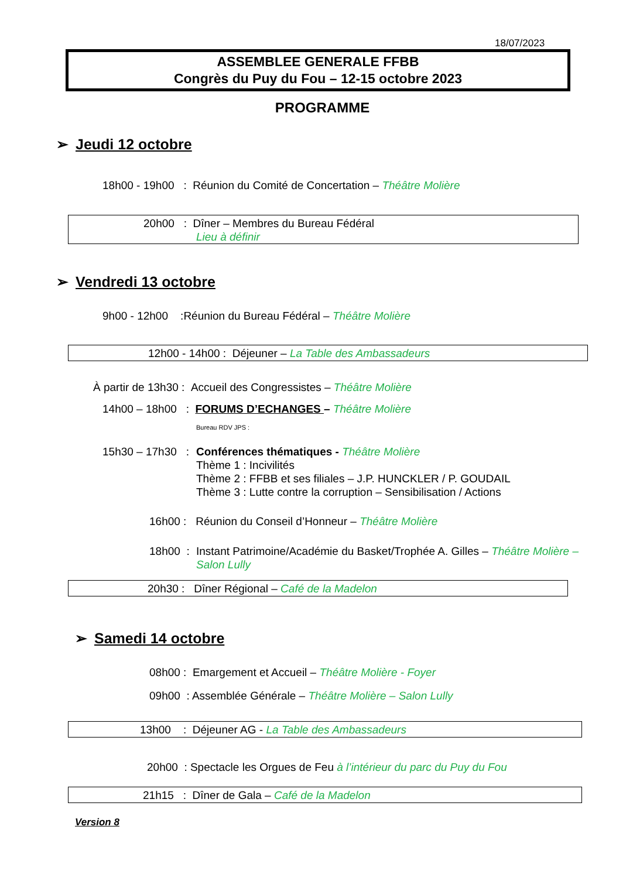18/07/2023
ASSEMBLEE GENERALE FFBB
Congrès du Puy du Fou – 12-15 octobre 2023
PROGRAMME
➢ Jeudi 12 octobre
18h00 - 19h00 : Réunion du Comité de Concertation – Théâtre Molière
20h00 : Dîner – Membres du Bureau Fédéral
Lieu à définir
➢ Vendredi 13 octobre
9h00 - 12h00 :Réunion du Bureau Fédéral – Théâtre Molière
12h00 - 14h00 : Déjeuner – La Table des Ambassadeurs
À partir de 13h30 : Accueil des Congressistes – Théâtre Molière
14h00 – 18h00 : FORUMS D’ECHANGES – Théâtre Molière
Bureau RDV JPS :
15h30 – 17h30 :
Conférences thématiques - Théâtre Molière
Thème 1 : Incivilités
Thème 2 : FFBB et ses filiales – J.P. HUNCKLER / P. GOUDAIL
Thème 3 : Lutte contre la corruption – Sensibilisation / Actions
16h00 : Réunion du Conseil d’Honneur – Théâtre Molière
18h00 :
Instant Patrimoine/Académie du Basket/Trophée A. Gilles – Théâtre Molière – Salon Lully
20h30 : Dîner Régional – Café de la Madelon
➢ Samedi 14 octobre
08h00 : Emargement et Accueil – Théâtre Molière - Foyer
09h00 : Assemblée Générale – Théâtre Molière – Salon Lully
13h00 : Déjeuner AG - La Table des Ambassadeurs
20h00 : Spectacle les Orgues de Feu à l’intérieur du parc du Puy du Fou
21h15 : Dîner de Gala – Café de la Madelon
Version 8